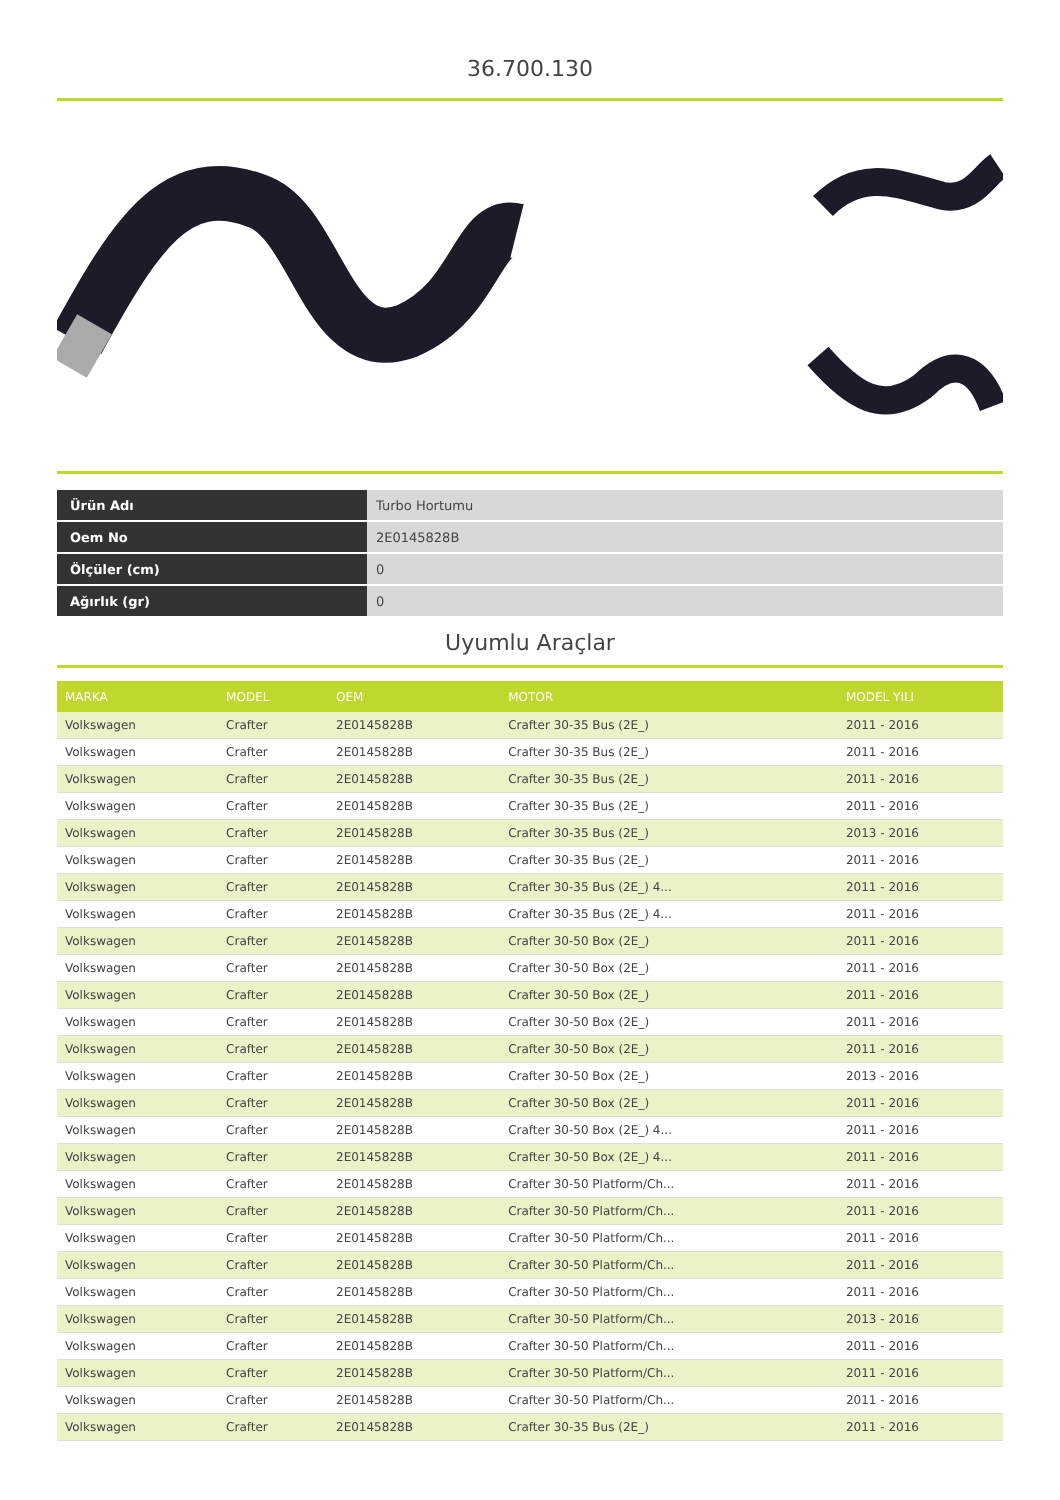36.700.130
| Ürün Adı | Turbo Hortumu |
| Oem No | 2E0145828B |
| Ölçüler (cm) | 0 |
| Ağırlık (gr) | 0 |
Uyumlu Araçlar
| MARKA | MODEL | OEM | MOTOR | MODEL YILI |
| --- | --- | --- | --- | --- |
| Volkswagen | Crafter | 2E0145828B | Crafter 30-35 Bus (2E_) | 2011 - 2016 |
| Volkswagen | Crafter | 2E0145828B | Crafter 30-35 Bus (2E_) | 2011 - 2016 |
| Volkswagen | Crafter | 2E0145828B | Crafter 30-35 Bus (2E_) | 2011 - 2016 |
| Volkswagen | Crafter | 2E0145828B | Crafter 30-35 Bus (2E_) | 2011 - 2016 |
| Volkswagen | Crafter | 2E0145828B | Crafter 30-35 Bus (2E_) | 2013 - 2016 |
| Volkswagen | Crafter | 2E0145828B | Crafter 30-35 Bus (2E_) | 2011 - 2016 |
| Volkswagen | Crafter | 2E0145828B | Crafter 30-35 Bus (2E_) 4... | 2011 - 2016 |
| Volkswagen | Crafter | 2E0145828B | Crafter 30-35 Bus (2E_) 4... | 2011 - 2016 |
| Volkswagen | Crafter | 2E0145828B | Crafter 30-50 Box (2E_) | 2011 - 2016 |
| Volkswagen | Crafter | 2E0145828B | Crafter 30-50 Box (2E_) | 2011 - 2016 |
| Volkswagen | Crafter | 2E0145828B | Crafter 30-50 Box (2E_) | 2011 - 2016 |
| Volkswagen | Crafter | 2E0145828B | Crafter 30-50 Box (2E_) | 2011 - 2016 |
| Volkswagen | Crafter | 2E0145828B | Crafter 30-50 Box (2E_) | 2011 - 2016 |
| Volkswagen | Crafter | 2E0145828B | Crafter 30-50 Box (2E_) | 2013 - 2016 |
| Volkswagen | Crafter | 2E0145828B | Crafter 30-50 Box (2E_) | 2011 - 2016 |
| Volkswagen | Crafter | 2E0145828B | Crafter 30-50 Box (2E_) 4... | 2011 - 2016 |
| Volkswagen | Crafter | 2E0145828B | Crafter 30-50 Box (2E_) 4... | 2011 - 2016 |
| Volkswagen | Crafter | 2E0145828B | Crafter 30-50 Platform/Ch... | 2011 - 2016 |
| Volkswagen | Crafter | 2E0145828B | Crafter 30-50 Platform/Ch... | 2011 - 2016 |
| Volkswagen | Crafter | 2E0145828B | Crafter 30-50 Platform/Ch... | 2011 - 2016 |
| Volkswagen | Crafter | 2E0145828B | Crafter 30-50 Platform/Ch... | 2011 - 2016 |
| Volkswagen | Crafter | 2E0145828B | Crafter 30-50 Platform/Ch... | 2011 - 2016 |
| Volkswagen | Crafter | 2E0145828B | Crafter 30-50 Platform/Ch... | 2013 - 2016 |
| Volkswagen | Crafter | 2E0145828B | Crafter 30-50 Platform/Ch... | 2011 - 2016 |
| Volkswagen | Crafter | 2E0145828B | Crafter 30-50 Platform/Ch... | 2011 - 2016 |
| Volkswagen | Crafter | 2E0145828B | Crafter 30-50 Platform/Ch... | 2011 - 2016 |
| Volkswagen | Crafter | 2E0145828B | Crafter 30-35 Bus (2E_) | 2011 - 2016 |